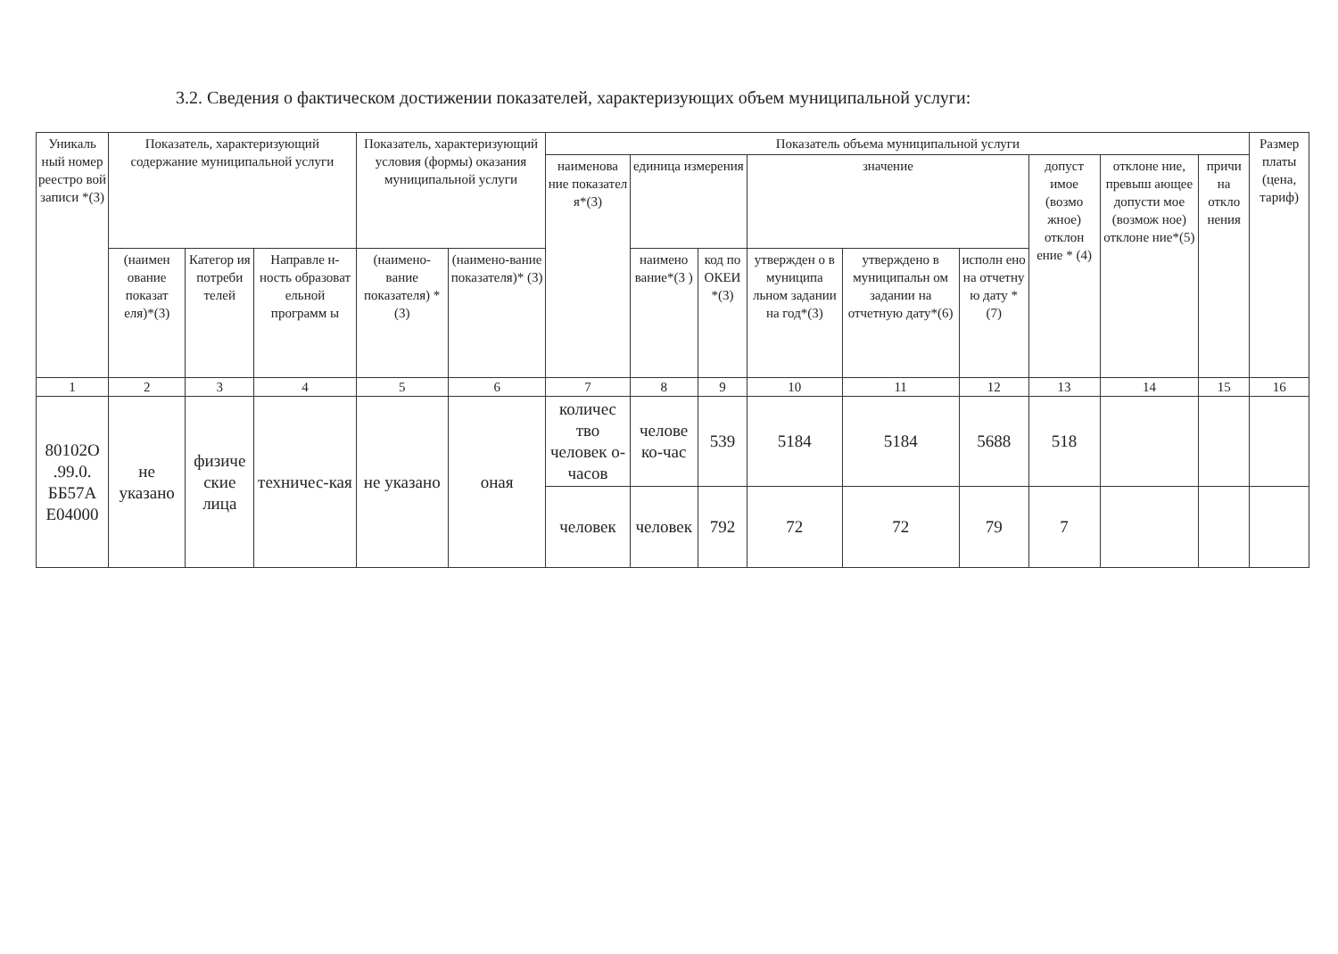3.2. Сведения о фактическом достижении показателей, характеризующих объем муниципальной услуги:
| Уникаль ный номер реестро вой записи *(3) | Показатель, характеризующий содержание муниципальной услуги | | | Показатель, характеризующий условия (формы) оказания муниципальной услуги | | Показатель объема муниципальной услуги | | | | | | | | | Размер платы (цена, тариф) |
| --- | --- | --- | --- | --- | --- | --- | --- | --- | --- | --- | --- | --- | --- | --- | --- |
| | | | | | | наименова ние показател я*(3) | единица измерения | | значение | | | допуст имое (возмо жное) отклон ение * (4) | отклоне ние, превыш ающее допусти мое (возмож ное) отклоне ние*(5) | причи на откло нения | |
| | (наимен ование показат еля)*(3) | Категор ия потреби телей | Направле н-ность образоват ельной программ ы | (наимено-вание показателя) *(3) | (наимено-вание показателя)* (3) | | наимено вание*(3 ) | код по ОКЕИ *(3) | утвержден о в муниципа льном задании на год*(3) | утверждено в муниципальн ом задании на отчетную дату*(6) | исполн ено на отчетну ю дату * (7) | | | | |
| 1 | 2 | 3 | 4 | 5 | 6 | 7 | 8 | 9 | 10 | 11 | 12 | 13 | 14 | 15 | 16 |
| 80102О .99.0. ББ57А Е04000 | не указано | физиче ские лица | техничес-кая | не указано | оная | количес тво человек о-часов | челове ко-час | 539 | 5184 | 5184 | 5688 | 518 | | | |
| | | | | | | человек | человек | 792 | 72 | 72 | 79 | 7 | | | |